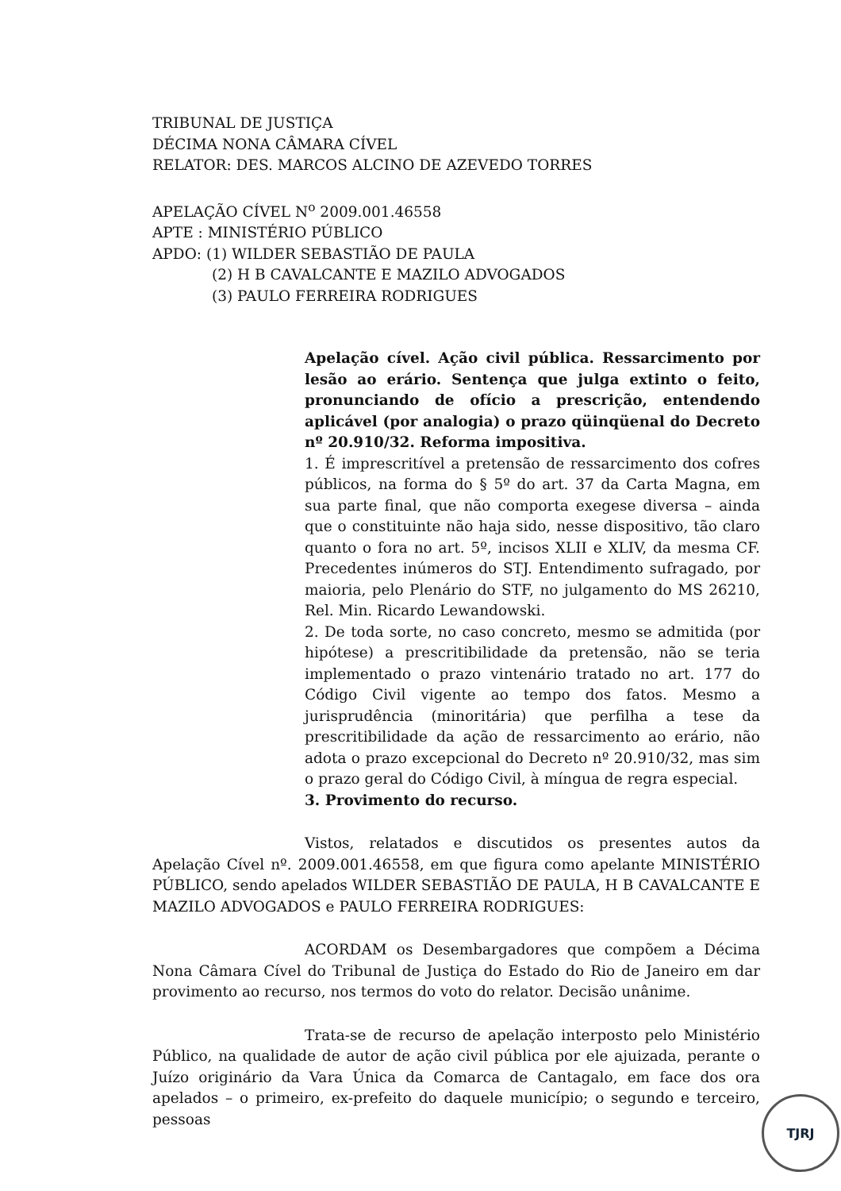TRIBUNAL DE JUSTIÇA
DÉCIMA NONA CÂMARA CÍVEL
RELATOR: DES. MARCOS ALCINO DE AZEVEDO TORRES
APELAÇÃO CÍVEL N<sup>o</sup> 2009.001.46558
APTE : MINISTÉRIO PÚBLICO
APDO: (1) WILDER SEBASTIÃO DE PAULA
(2) H B CAVALCANTE E MAZILO ADVOGADOS
(3) PAULO FERREIRA RODRIGUES
Apelação cível. Ação civil pública. Ressarcimento por lesão ao erário. Sentença que julga extinto o feito, pronunciando de ofício a prescrição, entendendo aplicável (por analogia) o prazo qüinqüenal do Decreto nº 20.910/32. Reforma impositiva.
1. É imprescritível a pretensão de ressarcimento dos cofres públicos, na forma do § 5º do art. 37 da Carta Magna, em sua parte final, que não comporta exegese diversa – ainda que o constituinte não haja sido, nesse dispositivo, tão claro quanto o fora no art. 5º, incisos XLII e XLIV, da mesma CF. Precedentes inúmeros do STJ. Entendimento sufragado, por maioria, pelo Plenário do STF, no julgamento do MS 26210, Rel. Min. Ricardo Lewandowski.
2. De toda sorte, no caso concreto, mesmo se admitida (por hipótese) a prescritibilidade da pretensão, não se teria implementado o prazo vintenário tratado no art. 177 do Código Civil vigente ao tempo dos fatos. Mesmo a jurisprudência (minoritária) que perfilha a tese da prescritibilidade da ação de ressarcimento ao erário, não adota o prazo excepcional do Decreto nº 20.910/32, mas sim o prazo geral do Código Civil, à míngua de regra especial.
3. Provimento do recurso.
Vistos, relatados e discutidos os presentes autos da Apelação Cível nº. 2009.001.46558, em que figura como apelante MINISTÉRIO PÚBLICO, sendo apelados WILDER SEBASTIÃO DE PAULA, H B CAVALCANTE E MAZILO ADVOGADOS e PAULO FERREIRA RODRIGUES:
ACORDAM os Desembargadores que compõem a Décima Nona Câmara Cível do Tribunal de Justiça do Estado do Rio de Janeiro em dar provimento ao recurso, nos termos do voto do relator. Decisão unânime.
Trata-se de recurso de apelação interposto pelo Ministério Público, na qualidade de autor de ação civil pública por ele ajuizada, perante o Juízo originário da Vara Única da Comarca de Cantagalo, em face dos ora apelados – o primeiro, ex-prefeito do daquele município; o segundo e terceiro, pessoas
TJRJ